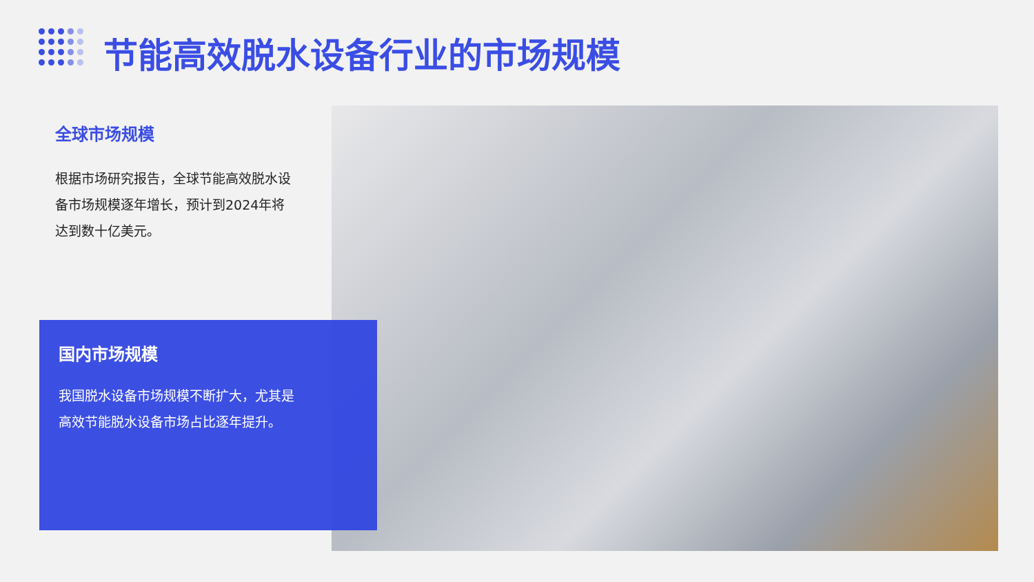节能高效脱水设备行业的市场规模
全球市场规模
根据市场研究报告，全球节能高效脱水设备市场规模逐年增长，预计到2024年将达到数十亿美元。
国内市场规模
我国脱水设备市场规模不断扩大，尤其是高效节能脱水设备市场占比逐年提升。